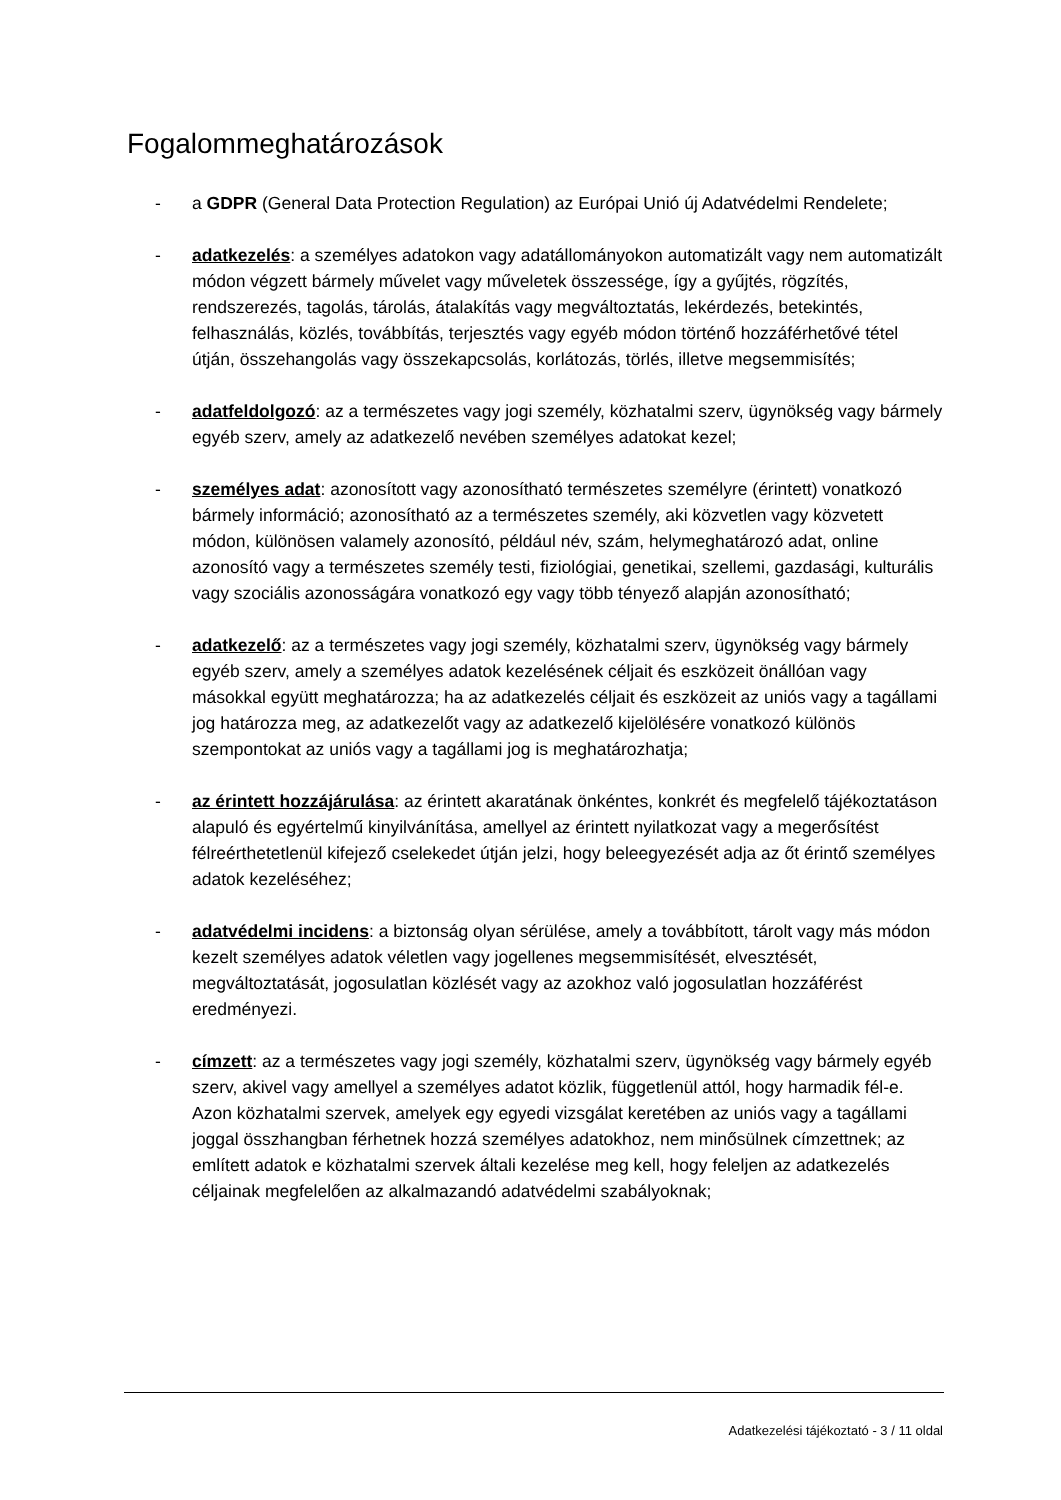Fogalommeghatározások
- a GDPR (General Data Protection Regulation) az Európai Unió új Adatvédelmi Rendelete;
- adatkezelés: a személyes adatokon vagy adatállományokon automatizált vagy nem automatizált módon végzett bármely művelet vagy műveletek összessége, így a gyűjtés, rögzítés, rendszerezés, tagolás, tárolás, átalakítás vagy megváltoztatás, lekérdezés, betekintés, felhasználás, közlés, továbbítás, terjesztés vagy egyéb módon történő hozzáférhetővé tétel útján, összehangolás vagy összekapcsolás, korlátozás, törlés, illetve megsemmisítés;
- adatfeldolgozó: az a természetes vagy jogi személy, közhatalmi szerv, ügynökség vagy bármely egyéb szerv, amely az adatkezelő nevében személyes adatokat kezel;
- személyes adat: azonosított vagy azonosítható természetes személyre (érintett) vonatkozó bármely információ; azonosítható az a természetes személy, aki közvetlen vagy közvetett módon, különösen valamely azonosító, például név, szám, helymeghatározó adat, online azonosító vagy a természetes személy testi, fiziológiai, genetikai, szellemi, gazdasági, kulturális vagy szociális azonosságára vonatkozó egy vagy több tényező alapján azonosítható;
- adatkezelő: az a természetes vagy jogi személy, közhatalmi szerv, ügynökség vagy bármely egyéb szerv, amely a személyes adatok kezelésének céljait és eszközeit önállóan vagy másokkal együtt meghatározza; ha az adatkezelés céljait és eszközeit az uniós vagy a tagállami jog határozza meg, az adatkezelőt vagy az adatkezelő kijelölésére vonatkozó különös szempontokat az uniós vagy a tagállami jog is meghatározhatja;
- az érintett hozzájárulása: az érintett akaratának önkéntes, konkrét és megfelelő tájékoztatáson alapuló és egyértelmű kinyilvánítása, amellyel az érintett nyilatkozat vagy a megerősítést félreérthetetlenül kifejező cselekedet útján jelzi, hogy beleegyezését adja az őt érintő személyes adatok kezeléséhez;
- adatvédelmi incidens: a biztonság olyan sérülése, amely a továbbított, tárolt vagy más módon kezelt személyes adatok véletlen vagy jogellenes megsemmisítését, elvesztését, megváltoztatását, jogosulatlan közlését vagy az azokhoz való jogosulatlan hozzáférést eredményezi.
- címzett: az a természetes vagy jogi személy, közhatalmi szerv, ügynökség vagy bármely egyéb szerv, akivel vagy amellyel a személyes adatot közlik, függetlenül attól, hogy harmadik fél-e. Azon közhatalmi szervek, amelyek egy egyedi vizsgálat keretében az uniós vagy a tagállami joggal összhangban férhetnek hozzá személyes adatokhoz, nem minősülnek címzettnek; az említett adatok e közhatalmi szervek általi kezelése meg kell, hogy feleljen az adatkezelés céljainak megfelelően az alkalmazandó adatvédelmi szabályoknak;
Adatkezelési tájékoztató - 3 / 11 oldal